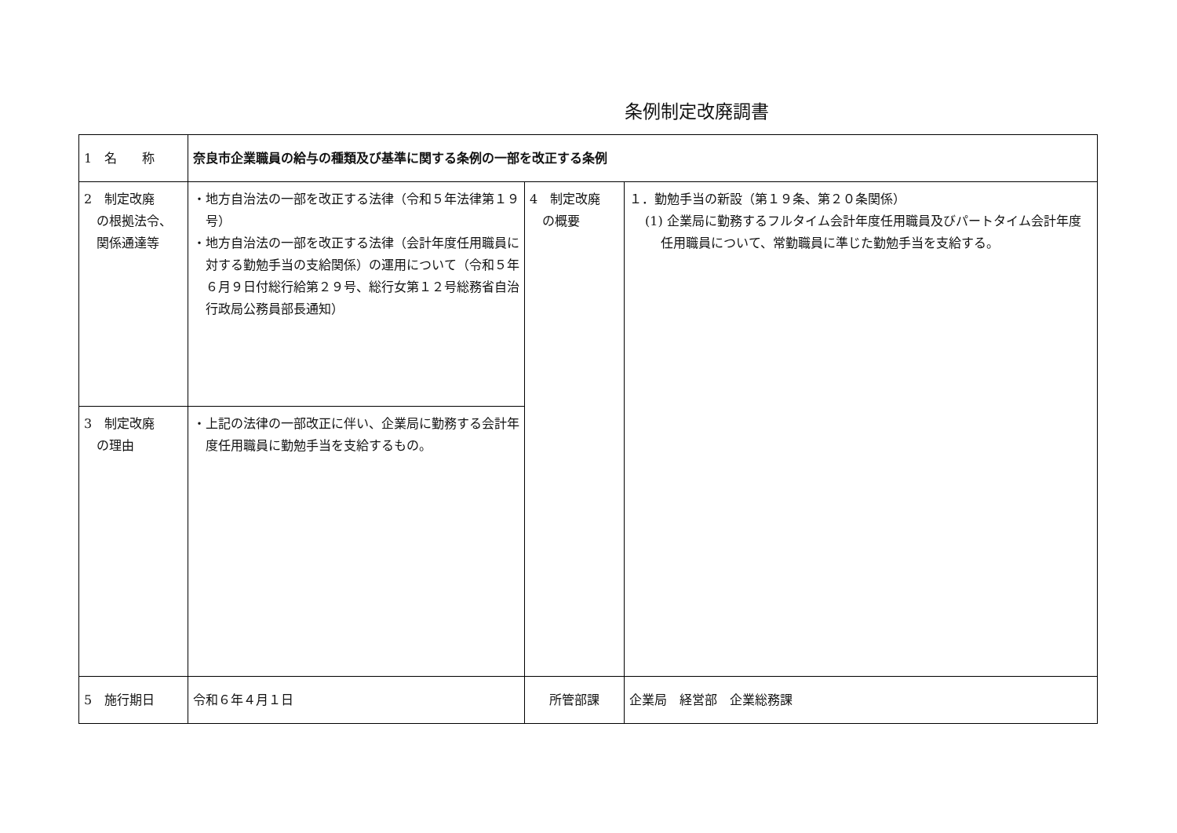条例制定改廃調書
| 1 名 称 | 奈良市企業職員の給与の種類及び基準に関する条例の一部を改正する条例 | | |
| 2 制定改廃 の根拠法令、 関係通達等 | ・地方自治法の一部を改正する法律（令和５年法律第１９号） ・地方自治法の一部を改正する法律（会計年度任用職員に対する勤勉手当の支給関係）の運用について（令和５年６月９日付総行給第２９号、総行女第１２号総務省自治行政局公務員部長通知） | 4 制定改廃 の概要 | １．勤勉手当の新設（第１９条、第２０条関係） (1) 企業局に勤務するフルタイム会計年度任用職員及びパートタイム会計年度任用職員について、常勤職員に準じた勤勉手当を支給する。 |
| 3 制定改廃 の理由 | ・上記の法律の一部改正に伴い、企業局に勤務する会計年度任用職員に勤勉手当を支給するもの。 | | |
| 5 施行期日 | 令和６年４月１日 | 所管部課 | 企業局 経営部 企業総務課 |